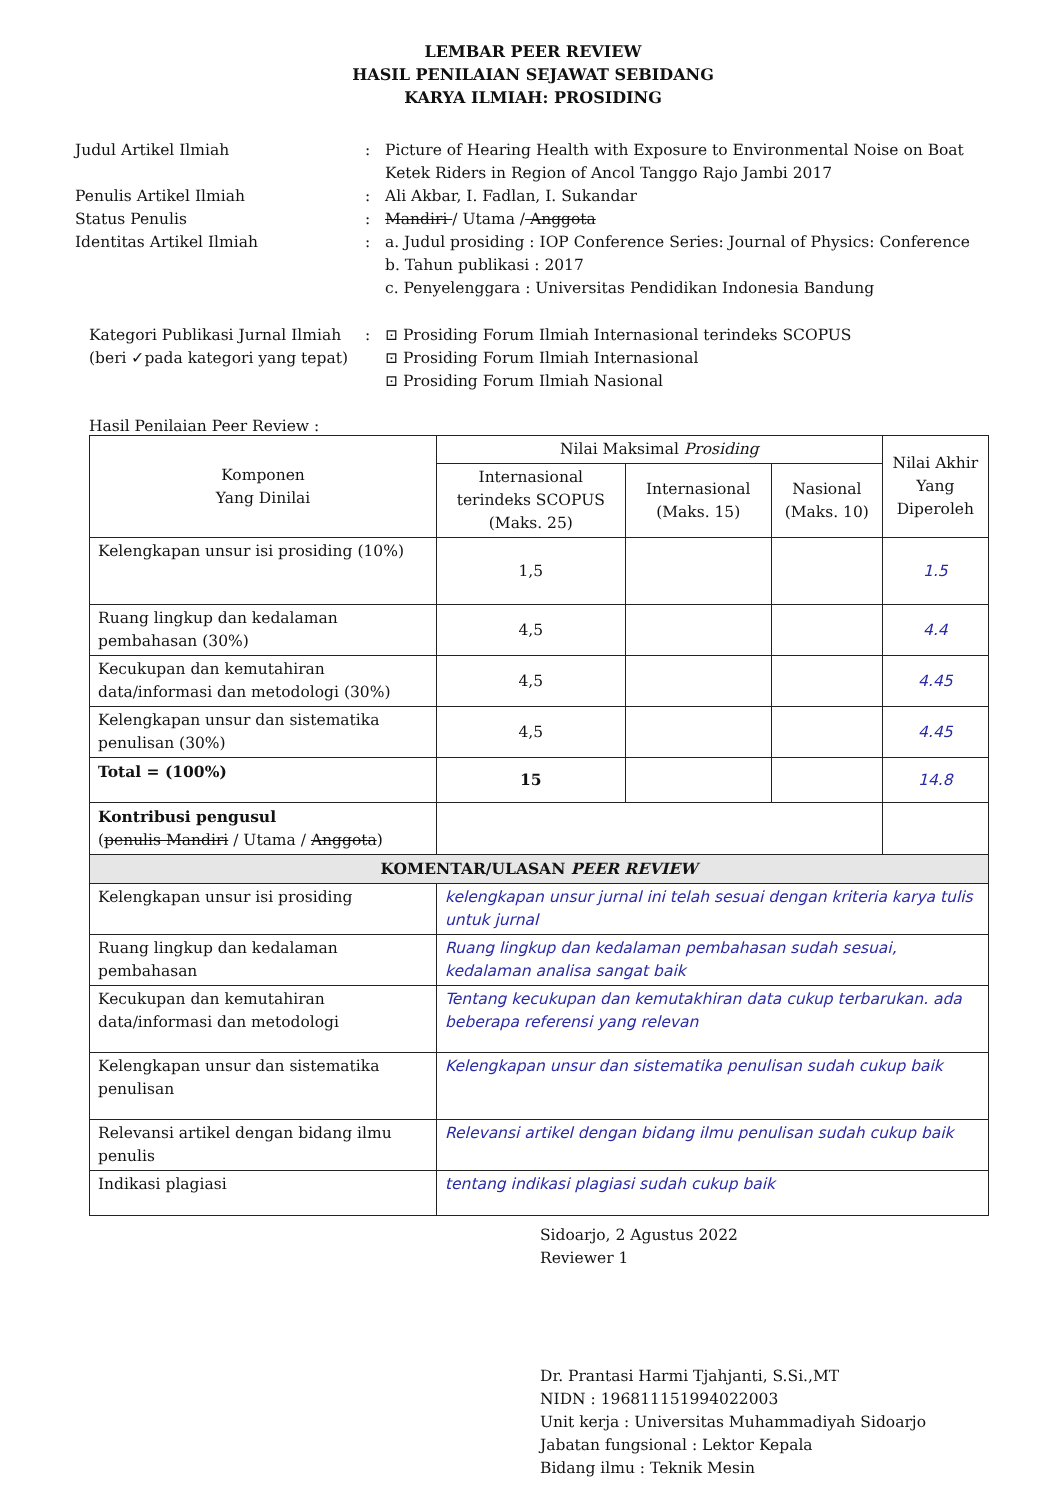LEMBAR PEER REVIEW
HASIL PENILAIAN SEJAWAT SEBIDANG
KARYA ILMIAH: PROSIDING
Judul Artikel Ilmiah
:
Picture of Hearing Health with Exposure to Environmental Noise on Boat Ketek Riders in Region of Ancol Tanggo Rajo Jambi 2017
Penulis Artikel Ilmiah
:
Ali Akbar, I. Fadlan, I. Sukandar
Status Penulis
:
Mandiri / Utama / Anggota
Identitas Artikel Ilmiah
:
a. Judul prosiding : IOP Conference Series: Journal of Physics: Conference
b. Tahun publikasi : 2017
c. Penyelenggara : Universitas Pendidikan Indonesia Bandung
Kategori Publikasi Jurnal Ilmiah
(beri ✓pada kategori yang tepat)
:
⊡ Prosiding Forum Ilmiah Internasional terindeks SCOPUS
⊡ Prosiding Forum Ilmiah Internasional
⊡ Prosiding Forum Ilmiah Nasional
Hasil Penilaian Peer Review :
| Komponen Yang Dinilai | Nilai Maksimal Prosiding | | | Nilai Akhir Yang Diperoleh |
| --- | --- | --- | --- | --- |
| | Internasional terindeks SCOPUS (Maks. 25) | Internasional (Maks. 15) | Nasional (Maks. 10) | |
| Kelengkapan unsur isi prosiding (10%) | 1,5 | | | 1.5 |
| Ruang lingkup dan kedalaman pembahasan (30%) | 4,5 | | | 4.4 |
| Kecukupan dan kemutahiran data/informasi dan metodologi (30%) | 4,5 | | | 4.45 |
| Kelengkapan unsur dan sistematika penulisan (30%) | 4,5 | | | 4.45 |
| Total = (100%) | 15 | | | 14.8 |
| Kontribusi pengusul ( penulis Mandiri / Utama / Anggota ) | | | | |
| KOMENTAR/ULASAN PEER REVIEW | | | | |
| Kelengkapan unsur isi prosiding | kelengkapan unsur jurnal ini telah sesuai dengan kriteria karya tulis untuk jurnal | | | |
| Ruang lingkup dan kedalaman pembahasan | Ruang lingkup dan kedalaman pembahasan sudah sesuai, kedalaman analisa sangat baik | | | |
| Kecukupan dan kemutahiran data/informasi dan metodologi | Tentang kecukupan dan kemutakhiran data cukup terbarukan. ada beberapa referensi yang relevan | | | |
| Kelengkapan unsur dan sistematika penulisan | Kelengkapan unsur dan sistematika penulisan sudah cukup baik | | | |
| Relevansi artikel dengan bidang ilmu penulis | Relevansi artikel dengan bidang ilmu penulisan sudah cukup baik | | | |
| Indikasi plagiasi | tentang indikasi plagiasi sudah cukup baik | | | |
Sidoarjo, 2 Agustus 2022
Reviewer 1
Dr. Prantasi Harmi Tjahjanti, S.Si.,MT
NIDN : 196811151994022003
Unit kerja : Universitas Muhammadiyah Sidoarjo
Jabatan fungsional : Lektor Kepala
Bidang ilmu : Teknik Mesin